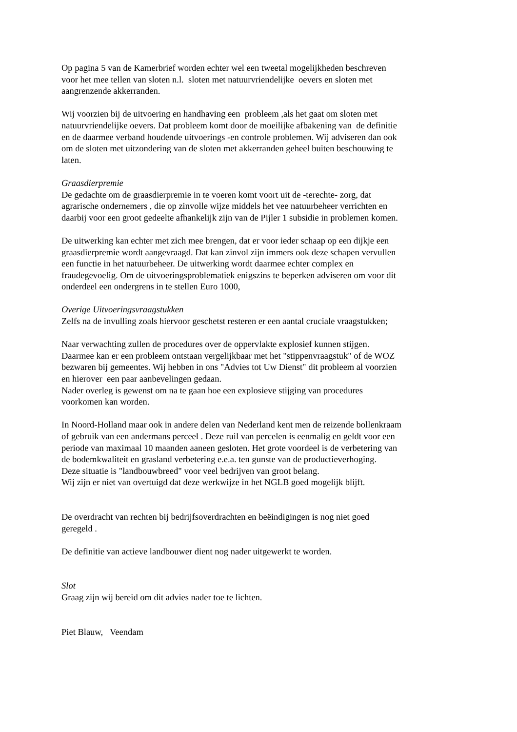Op pagina 5 van de Kamerbrief worden echter wel een tweetal mogelijkheden beschreven
voor het mee tellen van sloten n.l. sloten met natuurvriendelijke oevers en sloten met
aangrenzende akkerranden.
Wij voorzien bij de uitvoering en handhaving een probleem ,als het gaat om sloten met
natuurvriendelijke oevers. Dat probleem komt door de moeilijke afbakening van de definitie
en de daarmee verband houdende uitvoerings -en controle problemen. Wij adviseren dan ook
om de sloten met uitzondering van de sloten met akkerranden geheel buiten beschouwing te
laten.
Graasdierpremie
De gedachte om de graasdierpremie in te voeren komt voort uit de -terechte- zorg, dat
agrarische ondernemers , die op zinvolle wijze middels het vee natuurbeheer verrichten en
daarbij voor een groot gedeelte afhankelijk zijn van de Pijler 1 subsidie in problemen komen.
De uitwerking kan echter met zich mee brengen, dat er voor ieder schaap op een dijkje een
graasdierpremie wordt aangevraagd. Dat kan zinvol zijn immers ook deze schapen vervullen
een functie in het natuurbeheer. De uitwerking wordt daarmee echter complex en
fraudegevoelig. Om de uitvoeringsproblematiek enigszins te beperken adviseren om voor dit
onderdeel een ondergrens in te stellen Euro 1000,
Overige Uitvoeringsvraagstukken
Zelfs na de invulling zoals hiervoor geschetst resteren er een aantal cruciale vraagstukken;
Naar verwachting zullen de procedures over de oppervlakte explosief kunnen stijgen.
Daarmee kan er een probleem ontstaan vergelijkbaar met het "stippenvraagstuk" of de WOZ
bezwaren bij gemeentes. Wij hebben in ons "Advies tot Uw Dienst" dit probleem al voorzien
en hierover een paar aanbevelingen gedaan.
Nader overleg is gewenst om na te gaan hoe een explosieve stijging van procedures
voorkomen kan worden.
In Noord-Holland maar ook in andere delen van Nederland kent men de reizende bollenkraam
of gebruik van een andermans perceel . Deze ruil van percelen is eenmalig en geldt voor een
periode van maximaal 10 maanden aaneen gesloten. Het grote voordeel is de verbetering van
de bodemkwaliteit en grasland verbetering e.e.a. ten gunste van de productieverhoging.
Deze situatie is "landbouwbreed" voor veel bedrijven van groot belang.
Wij zijn er niet van overtuigd dat deze werkwijze in het NGLB goed mogelijk blijft.
De overdracht van rechten bij bedrijfsoverdrachten en beëindigingen is nog niet goed
geregeld .
De definitie van actieve landbouwer dient nog nader uitgewerkt te worden.
Slot
Graag zijn wij bereid om dit advies nader toe te lichten.
Piet Blauw, Veendam